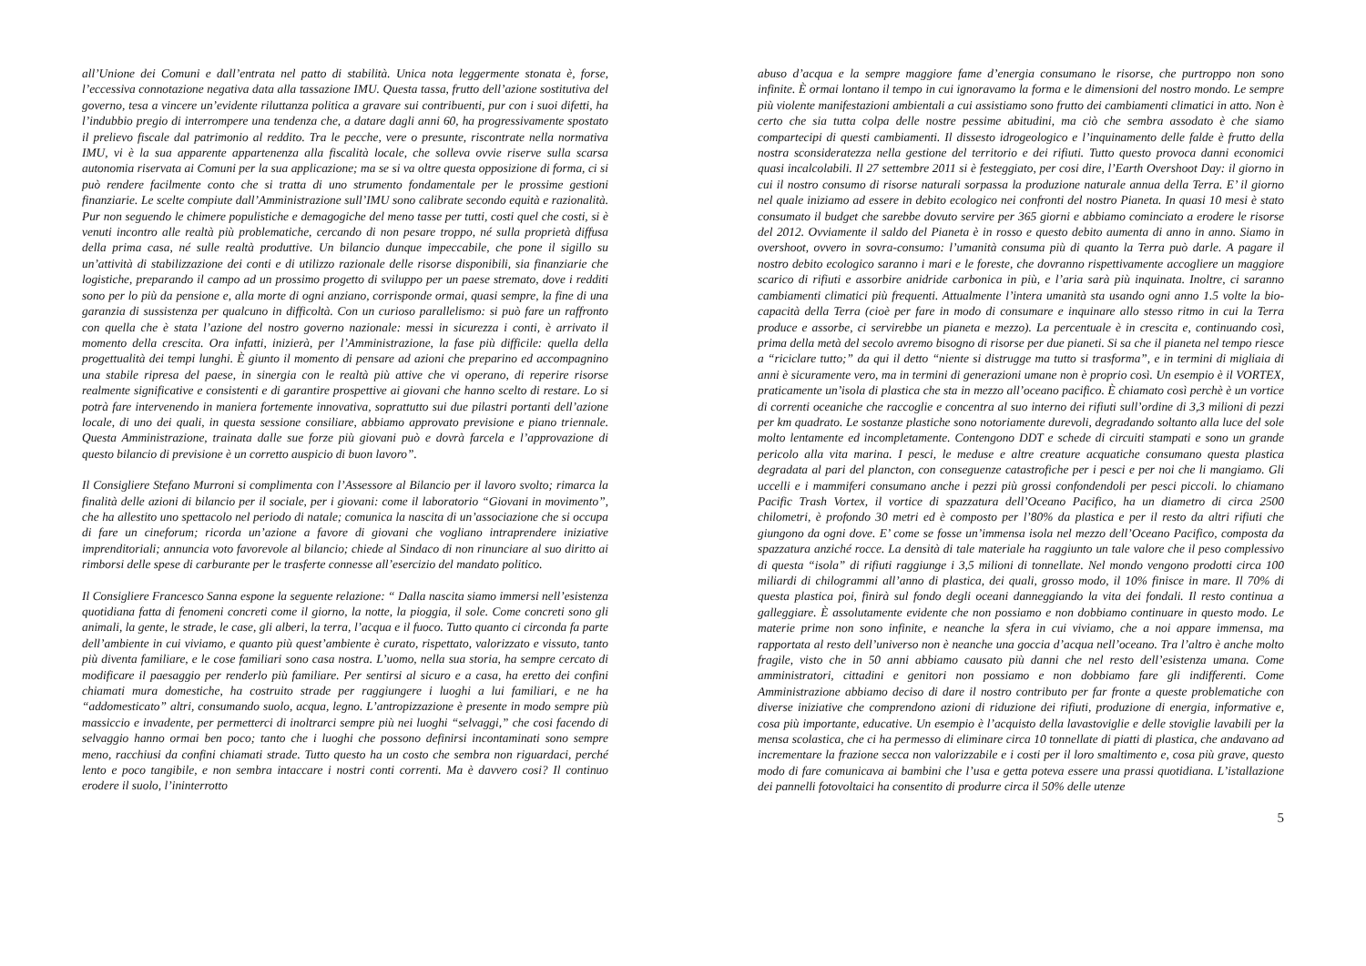all’Unione dei Comuni e dall’entrata nel patto di stabilità. Unica nota leggermente stonata è, forse, l’eccessiva connotazione negativa data alla tassazione IMU. Questa tassa, frutto dell’azione sostitutiva del governo, tesa a vincere un’evidente riluttanza politica a gravare sui contribuenti, pur con i suoi difetti, ha l’indubbio pregio di interrompere una tendenza che, a datare dagli anni 60, ha progressivamente spostato il prelievo fiscale dal patrimonio al reddito. Tra le pecche, vere o presunte, riscontrate nella normativa IMU, vi è la sua apparente appartenenza alla fiscalità locale, che solleva ovvie riserve sulla scarsa autonomia riservata ai Comuni per la sua applicazione; ma se si va oltre questa opposizione di forma, ci si può rendere facilmente conto che si tratta di uno strumento fondamentale per le prossime gestioni finanziarie. Le scelte compiute dall’Amministrazione sull’IMU sono calibrate secondo equità e razionalità. Pur non seguendo le chimere populistiche e demagogiche del meno tasse per tutti, costi quel che costi, si è venuti incontro alle realtà più problematiche, cercando di non pesare troppo, né sulla proprietà diffusa della prima casa, né sulle realtà produttive. Un bilancio dunque impeccabile, che pone il sigillo su un’attività di stabilizzazione dei conti e di utilizzo razionale delle risorse disponibili, sia finanziarie che logistiche, preparando il campo ad un prossimo progetto di sviluppo per un paese stremato, dove i redditi sono per lo più da pensione e, alla morte di ogni anziano, corrisponde ormai, quasi sempre, la fine di una garanzia di sussistenza per qualcuno in difficoltà. Con un curioso parallelismo: si può fare un raffronto con quella che è stata l’azione del nostro governo nazionale: messi in sicurezza i conti, è arrivato il momento della crescita. Ora infatti, inizierà, per l’Amministrazione, la fase più difficile: quella della progettualità dei tempi lunghi. È giunto il momento di pensare ad azioni che preparino ed accompagnino una stabile ripresa del paese, in sinergia con le realtà più attive che vi operano, di reperire risorse realmente significative e consistenti e di garantire prospettive ai giovani che hanno scelto di restare. Lo si potrà fare intervenendo in maniera fortemente innovativa, soprattutto sui due pilastri portanti dell’azione locale, di uno dei quali, in questa sessione consiliare, abbiamo approvato previsione e piano triennale. Questa Amministrazione, trainata dalle sue forze più giovani può e dovrà farcela e l’approvazione di questo bilancio di previsione è un corretto auspicio di buon lavoro”.
Il Consigliere Stefano Murroni si complimenta con l’Assessore al Bilancio per il lavoro svolto; rimarca la finalità delle azioni di bilancio per il sociale, per i giovani: come il laboratorio “Giovani in movimento”, che ha allestito uno spettacolo nel periodo di natale; comunica la nascita di un’associazione che si occupa di fare un cineforum; ricorda un’azione a favore di giovani che vogliano intraprendere iniziative imprenditoriali; annuncia voto favorevole al bilancio; chiede al Sindaco di non rinunciare al suo diritto ai rimborsi delle spese di carburante per le trasferte connesse all’esercizio del mandato politico.
Il Consigliere Francesco Sanna espone la seguente relazione: “ Dalla nascita siamo immersi nell’esistenza quotidiana fatta di fenomeni concreti come il giorno, la notte, la pioggia, il sole. Come concreti sono gli animali, la gente, le strade, le case, gli alberi, la terra, l’acqua e il fuoco. Tutto quanto ci circonda fa parte dell’ambiente in cui viviamo, e quanto più quest’ambiente è curato, rispettato, valorizzato e vissuto, tanto più diventa familiare, e le cose familiari sono casa nostra. L’uomo, nella sua storia, ha sempre cercato di modificare il paesaggio per renderlo più familiare. Per sentirsi al sicuro e a casa, ha eretto dei confini chiamati mura domestiche, ha costruito strade per raggiungere i luoghi a lui familiari, e ne ha “addomesticato” altri, consumando suolo, acqua, legno. L’antropizzazione è presente in modo sempre più massiccio e invadente, per permetterci di inoltrarci sempre più nei luoghi “selvaggi,” che cosi facendo di selvaggio hanno ormai ben poco; tanto che i luoghi che possono definirsi incontaminati sono sempre meno, racchiusi da confini chiamati strade. Tutto questo ha un costo che sembra non riguardaci, perché lento e poco tangibile, e non sembra intaccare i nostri conti correnti. Ma è davvero cosi? Il continuo erodere il suolo, l’ininterrotto
abuso d’acqua e la sempre maggiore fame d’energia consumano le risorse, che purtroppo non sono infinite. È ormai lontano il tempo in cui ignoravamo la forma e le dimensioni del nostro mondo. Le sempre più violente manifestazioni ambientali a cui assistiamo sono frutto dei cambiamenti climatici in atto. Non è certo che sia tutta colpa delle nostre pessime abitudini, ma ciò che sembra assodato è che siamo compartecipi di questi cambiamenti. Il dissesto idrogeologico e l’inquinamento delle falde è frutto della nostra sconsideratezza nella gestione del territorio e dei rifiuti. Tutto questo provoca danni economici quasi incalcolabili. Il 27 settembre 2011 si è festeggiato, per cosi dire, l’Earth Overshoot Day: il giorno in cui il nostro consumo di risorse naturali sorpassa la produzione naturale annua della Terra. E’ il giorno nel quale iniziamo ad essere in debito ecologico nei confronti del nostro Pianeta. In quasi 10 mesi è stato consumato il budget che sarebbe dovuto servire per 365 giorni e abbiamo cominciato a erodere le risorse del 2012. Ovviamente il saldo del Pianeta è in rosso e questo debito aumenta di anno in anno. Siamo in overshoot, ovvero in sovra-consumo: l’umanità consuma più di quanto la Terra può darle. A pagare il nostro debito ecologico saranno i mari e le foreste, che dovranno rispettivamente accogliere un maggiore scarico di rifiuti e assorbire anidride carbonica in più, e l’aria sarà più inquinata. Inoltre, ci saranno cambiamenti climatici più frequenti. Attualmente l’intera umanità sta usando ogni anno 1.5 volte la bio-capacità della Terra (cioè per fare in modo di consumare e inquinare allo stesso ritmo in cui la Terra produce e assorbe, ci servirebbe un pianeta e mezzo). La percentuale è in crescita e, continuando così, prima della metà del secolo avremo bisogno di risorse per due pianeti. Si sa che il pianeta nel tempo riesce a “riciclare tutto;” da qui il detto “niente si distrugge ma tutto si trasforma”, e in termini di migliaia di anni è sicuramente vero, ma in termini di generazioni umane non è proprio così. Un esempio è il VORTEX, praticamente un’isola di plastica che sta in mezzo all’oceano pacifico. È chiamato così perchè è un vortice di correnti oceaniche che raccoglie e concentra al suo interno dei rifiuti sull’ordine di 3,3 milioni di pezzi per km quadrato. Le sostanze plastiche sono notoriamente durevoli, degradando soltanto alla luce del sole molto lentamente ed incompletamente. Contengono DDT e schede di circuiti stampati e sono un grande pericolo alla vita marina. I pesci, le meduse e altre creature acquatiche consumano questa plastica degradata al pari del plancton, con conseguenze catastrofiche per i pesci e per noi che li mangiamo. Gli uccelli e i mammiferi consumano anche i pezzi più grossi confondendoli per pesci piccoli. lo chiamano Pacific Trash Vortex, il vortice di spazzatura dell’Oceano Pacifico, ha un diametro di circa 2500 chilometri, è profondo 30 metri ed è composto per l’80% da plastica e per il resto da altri rifiuti che giungono da ogni dove. E’ come se fosse un’immensa isola nel mezzo dell’Oceano Pacifico, composta da spazzatura anziché rocce. La densità di tale materiale ha raggiunto un tale valore che il peso complessivo di questa “isola” di rifiuti raggiunge i 3,5 milioni di tonnellate. Nel mondo vengono prodotti circa 100 miliardi di chilogrammi all’anno di plastica, dei quali, grosso modo, il 10% finisce in mare. Il 70% di questa plastica poi, finirà sul fondo degli oceani danneggiando la vita dei fondali. Il resto continua a galleggiare. È assolutamente evidente che non possiamo e non dobbiamo continuare in questo modo. Le materie prime non sono infinite, e neanche la sfera in cui viviamo, che a noi appare immensa, ma rapportata al resto dell’universo non è neanche una goccia d’acqua nell’oceano. Tra l’altro è anche molto fragile, visto che in 50 anni abbiamo causato più danni che nel resto dell’esistenza umana. Come amministratori, cittadini e genitori non possiamo e non dobbiamo fare gli indifferenti. Come Amministrazione abbiamo deciso di dare il nostro contributo per far fronte a queste problematiche con diverse iniziative che comprendono azioni di riduzione dei rifiuti, produzione di energia, informative e, cosa più importante, educative. Un esempio è l’acquisto della lavastoviglie e delle stoviglie lavabili per la mensa scolastica, che ci ha permesso di eliminare circa 10 tonnellate di piatti di plastica, che andavano ad incrementare la frazione secca non valorizzabile e i costi per il loro smaltimento e, cosa più grave, questo modo di fare comunicava ai bambini che l’usa e getta poteva essere una prassi quotidiana. L’istallazione dei pannelli fotovoltaici ha consentito di produrre circa il 50% delle utenze
5